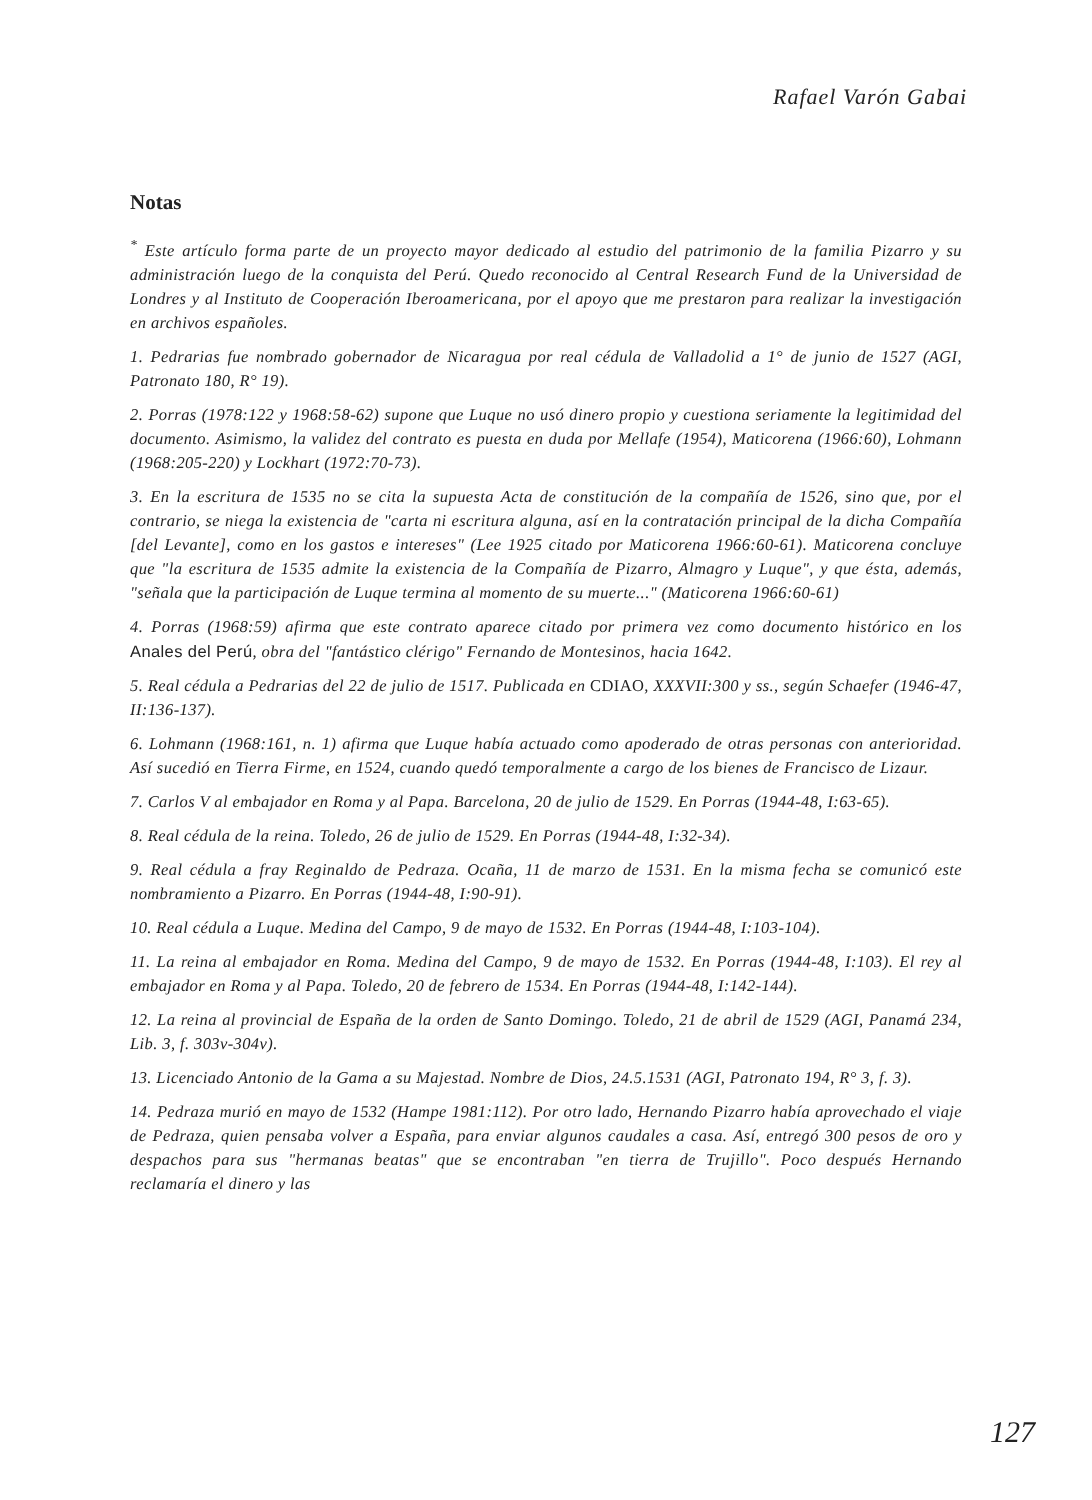Rafael Varón Gabai
Notas
<sup>*</sup> Este artículo forma parte de un proyecto mayor dedicado al estudio del patrimonio de la familia Pizarro y su administración luego de la conquista del Perú. Quedo reconocido al Central Research Fund de la Universidad de Londres y al Instituto de Cooperación Iberoamericana, por el apoyo que me prestaron para realizar la investigación en archivos españoles.
1. Pedrarias fue nombrado gobernador de Nicaragua por real cédula de Valladolid a 1° de junio de 1527 (AGI, Patronato 180, R° 19).
2. Porras (1978:122 y 1968:58-62) supone que Luque no usó dinero propio y cuestiona seriamente la legitimidad del documento. Asimismo, la validez del contrato es puesta en duda por Mellafe (1954), Maticorena (1966:60), Lohmann (1968:205-220) y Lockhart (1972:70-73).
3. En la escritura de 1535 no se cita la supuesta Acta de constitución de la compañía de 1526, sino que, por el contrario, se niega la existencia de "carta ni escritura alguna, así en la contratación principal de la dicha Compañía [del Levante], como en los gastos e intereses" (Lee 1925 citado por Maticorena 1966:60-61). Maticorena concluye que "la escritura de 1535 admite la existencia de la Compañía de Pizarro, Almagro y Luque", y que ésta, además, "señala que la participación de Luque termina al momento de su muerte..." (Maticorena 1966:60-61)
4. Porras (1968:59) afirma que este contrato aparece citado por primera vez como documento histórico en los Anales del Perú, obra del "fantástico clérigo" Fernando de Montesinos, hacia 1642.
5. Real cédula a Pedrarias del 22 de julio de 1517. Publicada en CDIAO, XXXVII:300 y ss., según Schaefer (1946-47, II:136-137).
6. Lohmann (1968:161, n. 1) afirma que Luque había actuado como apoderado de otras personas con anterioridad. Así sucedió en Tierra Firme, en 1524, cuando quedó temporalmente a cargo de los bienes de Francisco de Lizaur.
7. Carlos V al embajador en Roma y al Papa. Barcelona, 20 de julio de 1529. En Porras (1944-48, I:63-65).
8. Real cédula de la reina. Toledo, 26 de julio de 1529. En Porras (1944-48, I:32-34).
9. Real cédula a fray Reginaldo de Pedraza. Ocaña, 11 de marzo de 1531. En la misma fecha se comunicó este nombramiento a Pizarro. En Porras (1944-48, I:90-91).
10. Real cédula a Luque. Medina del Campo, 9 de mayo de 1532. En Porras (1944-48, I:103-104).
11. La reina al embajador en Roma. Medina del Campo, 9 de mayo de 1532. En Porras (1944-48, I:103). El rey al embajador en Roma y al Papa. Toledo, 20 de febrero de 1534. En Porras (1944-48, I:142-144).
12. La reina al provincial de España de la orden de Santo Domingo. Toledo, 21 de abril de 1529 (AGI, Panamá 234, Lib. 3, f. 303v-304v).
13. Licenciado Antonio de la Gama a su Majestad. Nombre de Dios, 24.5.1531 (AGI, Patronato 194, R° 3, f. 3).
14. Pedraza murió en mayo de 1532 (Hampe 1981:112). Por otro lado, Hernando Pizarro había aprovechado el viaje de Pedraza, quien pensaba volver a España, para enviar algunos caudales a casa. Así, entregó 300 pesos de oro y despachos para sus "hermanas beatas" que se encontraban "en tierra de Trujillo". Poco después Hernando reclamaría el dinero y las
127